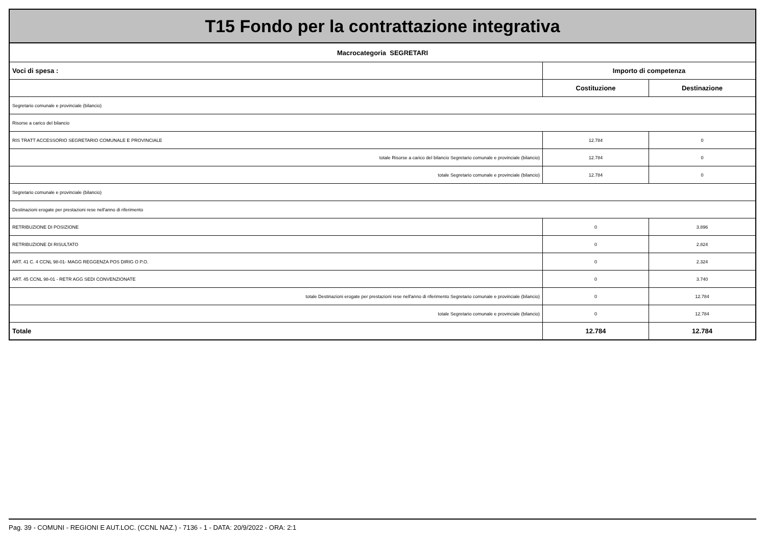| T15 Fondo per la contrattazione integrativa | | |
| Macrocategoria SEGRETARI | | |
| Voci di spesa : | Importo di competenza | |
| | Costituzione | Destinazione |
| Segretario comunale e provinciale (bilancio) | | |
| Risorse a carico del bilancio | | |
| RIS TRATT ACCESSORIO SEGRETARIO COMUNALE E PROVINCIALE | 12.784 | 0 |
| totale Risorse a carico del bilancio Segretario comunale e provinciale (bilancio) | 12.784 | 0 |
| totale Segretario comunale e provinciale (bilancio) | 12.784 | 0 |
| Segretario comunale e provinciale (bilancio) | | |
| Destinazioni erogate per prestazioni rese nell'anno di riferimento | | |
| RETRIBUZIONE DI POSIZIONE | 0 | 3.896 |
| RETRIBUZIONE DI RISULTATO | 0 | 2.824 |
| ART. 41 C. 4 CCNL 98-01- MAGG REGGENZA POS DIRIG O P.O. | 0 | 2.324 |
| ART. 45 CCNL 98-01 - RETR AGG SEDI CONVENZIONATE | 0 | 3.740 |
| totale Destinazioni erogate per prestazioni rese nell'anno di riferimento Segretario comunale e provinciale (bilancio) | 0 | 12.784 |
| totale Segretario comunale e provinciale (bilancio) | 0 | 12.784 |
| Totale | 12.784 | 12.784 |
Pag. 39 - COMUNI - REGIONI E AUT.LOC. (CCNL NAZ.) - 7136 - 1 - DATA: 20/9/2022 - ORA: 2:1